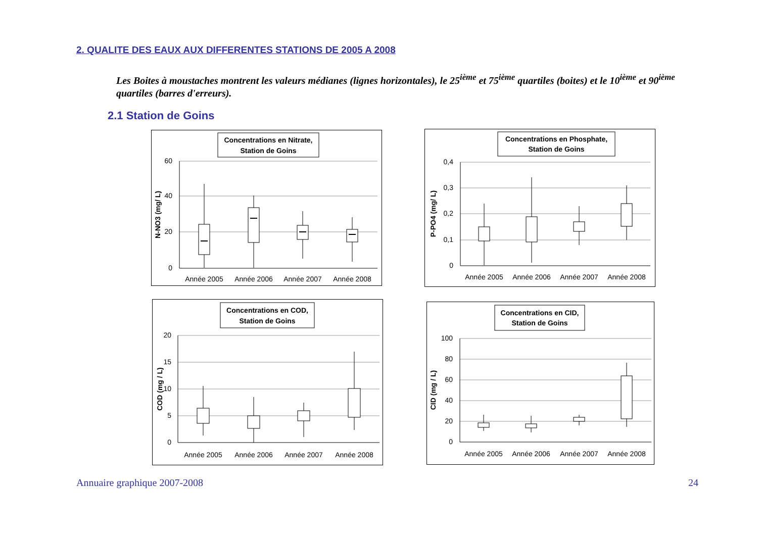2. QUALITE DES EAUX AUX DIFFERENTES STATIONS DE 2005 A 2008
Les Boites à moustaches montrent les valeurs médianes (lignes horizontales), le 25<sup>ième</sup> et 75<sup>ième</sup> quartiles (boites) et le 10<sup>ième</sup> et 90<sup>ième</sup> quartiles (barres d'erreurs).
2.1 Station de Goins
Concentrations en Nitrate,
Station de Goins
60
40
20
0
N-NO3 (mg/ L)
Année 2005
Année 2006
Année 2007
Année 2008
Concentrations en Phosphate,
Station de Goins
0,4
0,3
0,2
0,1
0
P-PO4 (mg/ L)
Année 2005
Année 2006
Année 2007
Année 2008
Concentrations en COD,
Station de Goins
20
15
10
5
0
COD (mg / L)
Année 2005
Année 2006
Année 2007
Année 2008
Concentrations en CID,
Station de Goins
100
80
60
40
20
0
CID (mg / L)
Année 2005
Année 2006
Année 2007
Année 2008
Annuaire graphique 2007-2008 24